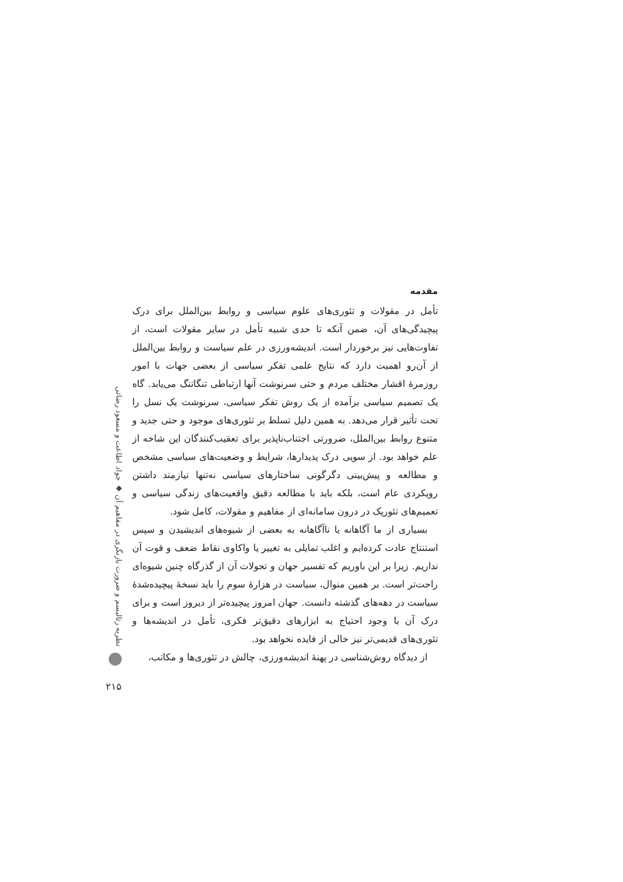مقدمه
تأمل در مقولات و تئوری‌های علوم سیاسی و روابط بین‌الملل برای درک پیچیدگی‌های آن، ضمن آنکه تا حدی شبیه تأمل در سایر مقولات است، از تفاوت‌هایی نیز برخوردار است. اندیشه‌ورزی در علم سیاست و روابط بین‌الملل از آن‌رو اهمیت دارد که نتایج علمی تفکر سیاسی از بعضی جهات با امور روزمرهٔ اقشار مختلف مردم و حتی سرنوشت آنها ارتباطی تنگاتنگ می‌یابد. گاه یک تصمیم سیاسی برآمده از یک روش تفکر سیاسی، سرنوشت یک نسل را تحت تأثیر قرار می‌دهد. به همین دلیل تسلط بر تئوری‌های موجود و حتی جدید و متنوع روابط بین‌الملل، ضرورتی اجتناب‌ناپذیر برای تعقیب‌کنندگان این شاخه از علم خواهد بود. از سویی درک پدیدارها، شرایط و وضعیت‌های سیاسی مشخص و مطالعه و پیش‌بینی دگرگونی ساختارهای سیاسی نه‌تنها نیازمند داشتن رویکردی عام است، بلکه باید با مطالعه دقیق واقعیت‌های زندگی سیاسی و تعمیم‌های تئوریک در درون سامانه‌ای از مفاهیم و مقولات، کامل شود.
بسیاری از ما آگاهانه یا ناآگاهانه به بعضی از شیوه‌های اندیشیدن و سپس استنتاج عادت کرده‌ایم و اغلب تمایلی به تغییر یا واکاوی نقاط ضعف و قوت آن نداریم. زیرا بر این باوریم که تفسیر جهان و تحولات آن از گذرگاه چنین شیوه‌ای راحت‌تر است. بر همین منوال، سیاست در هزارهٔ سوم را باید نسخهٔ پیچیده‌شدهٔ سیاست در دهه‌های گذشته دانست. جهان امروز پیچیده‌تر از دیروز است و برای درک آن با وجود احتیاج به ابزارهای دقیق‌تر فکری، تأمل در اندیشه‌ها و تئوری‌های قدیمی‌تر نیز خالی از فایده نخواهد بود.
از دیدگاه روش‌شناسی در پهنهٔ اندیشه‌ورزی، چالش در تئوری‌ها و مکاتب،
نظریه رئالیسم و ضرورت بازنگری در مفاهیم آن ◆ جواد اطاعت و مسعود رضائی
۲۱۵